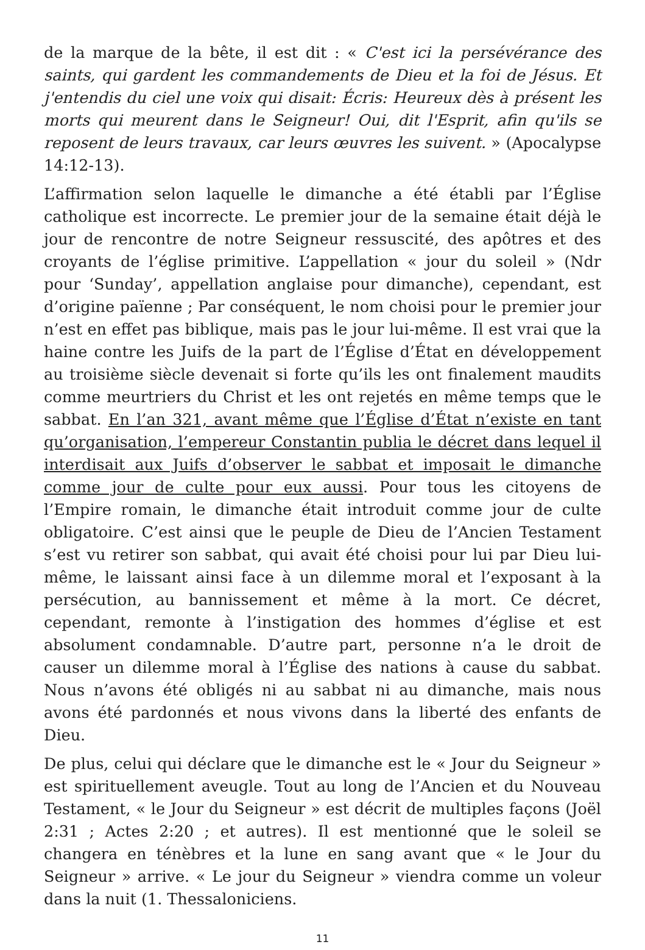de la marque de la bête, il est dit : « C'est ici la persévérance des saints, qui gardent les commandements de Dieu et la foi de Jésus. Et j'entendis du ciel une voix qui disait: Écris: Heureux dès à présent les morts qui meurent dans le Seigneur! Oui, dit l'Esprit, afin qu'ils se reposent de leurs travaux, car leurs œuvres les suivent. » (Apocalypse 14:12-13).
L’affirmation selon laquelle le dimanche a été établi par l’Église catholique est incorrecte. Le premier jour de la semaine était déjà le jour de rencontre de notre Seigneur ressuscité, des apôtres et des croyants de l’église primitive. L’appellation « jour du soleil » (Ndr pour ‘Sunday’, appellation anglaise pour dimanche), cependant, est d’origine païenne ; Par conséquent, le nom choisi pour le premier jour n’est en effet pas biblique, mais pas le jour lui-même. Il est vrai que la haine contre les Juifs de la part de l’Église d’État en développement au troisième siècle devenait si forte qu’ils les ont finalement maudits comme meurtriers du Christ et les ont rejetés en même temps que le sabbat. En l’an 321, avant même que l’Église d’État n’existe en tant qu’organisation, l’empereur Constantin publia le décret dans lequel il interdisait aux Juifs d’observer le sabbat et imposait le dimanche comme jour de culte pour eux aussi. Pour tous les citoyens de l’Empire romain, le dimanche était introduit comme jour de culte obligatoire. C’est ainsi que le peuple de Dieu de l’Ancien Testament s’est vu retirer son sabbat, qui avait été choisi pour lui par Dieu lui-même, le laissant ainsi face à un dilemme moral et l’exposant à la persécution, au bannissement et même à la mort. Ce décret, cependant, remonte à l’instigation des hommes d’église et est absolument condamnable. D’autre part, personne n’a le droit de causer un dilemme moral à l’Église des nations à cause du sabbat. Nous n’avons été obligés ni au sabbat ni au dimanche, mais nous avons été pardonnés et nous vivons dans la liberté des enfants de Dieu.
De plus, celui qui déclare que le dimanche est le « Jour du Seigneur » est spirituellement aveugle. Tout au long de l’Ancien et du Nouveau Testament, « le Jour du Seigneur » est décrit de multiples façons (Joël 2:31 ; Actes 2:20 ; et autres). Il est mentionné que le soleil se changera en ténèbres et la lune en sang avant que « le Jour du Seigneur » arrive. « Le jour du Seigneur » viendra comme un voleur dans la nuit (1. Thessaloniciens.
11